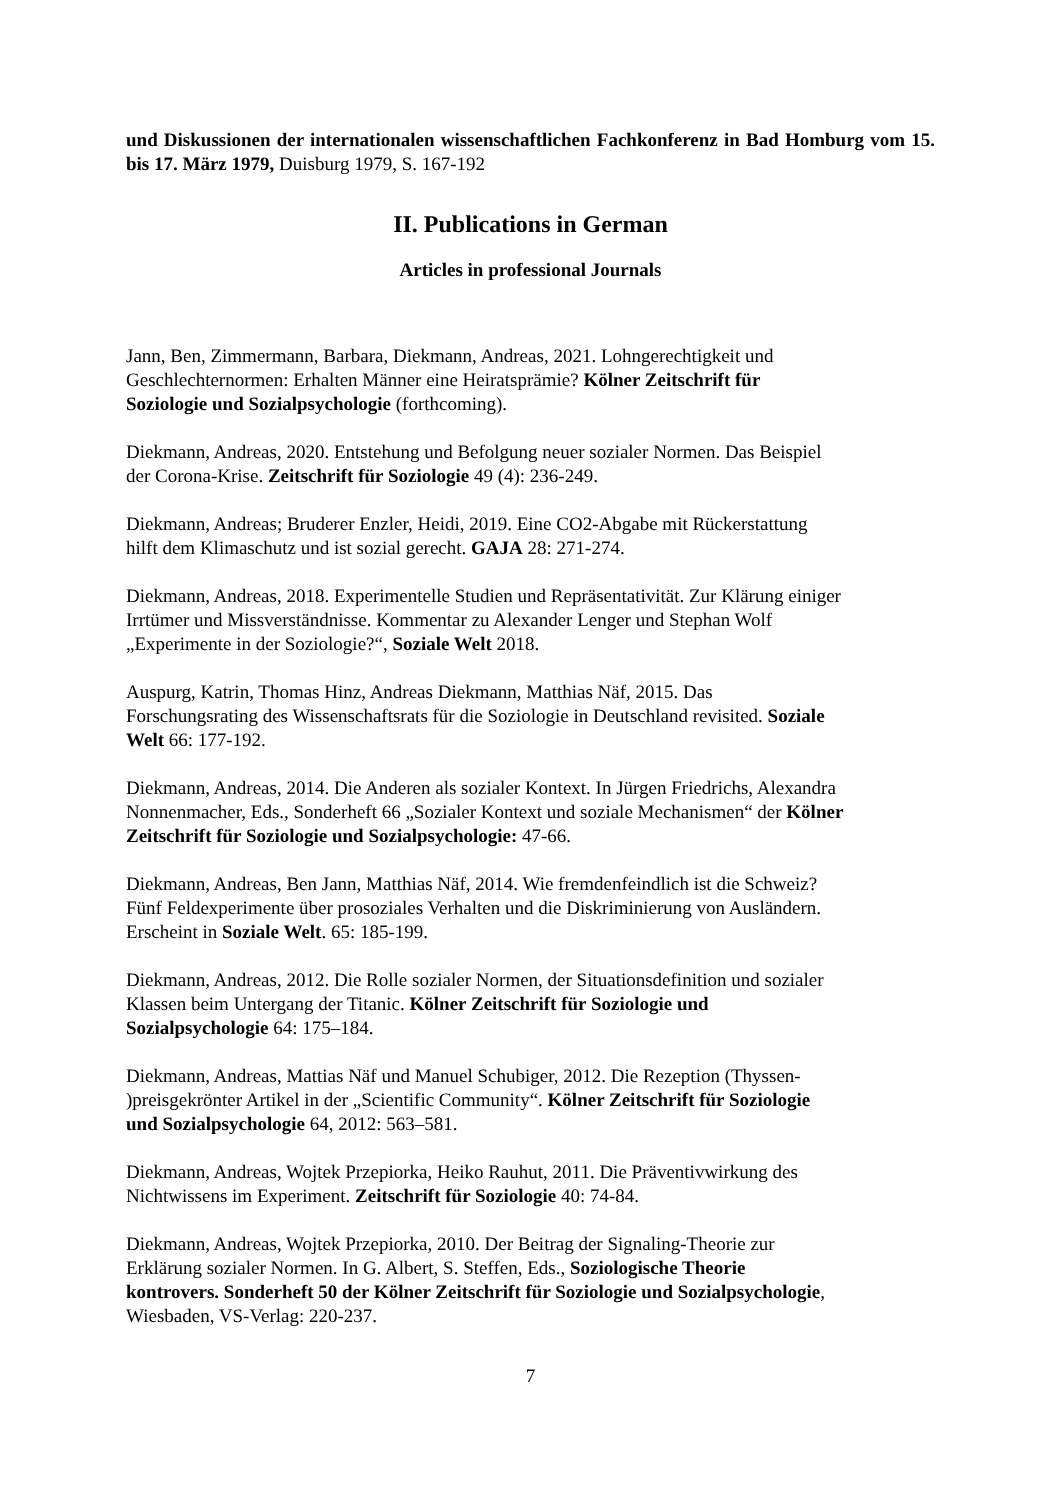und Diskussionen der internationalen wissenschaftlichen Fachkonferenz in Bad Homburg vom 15. bis 17. März 1979, Duisburg 1979, S. 167-192
II. Publications in German
Articles in professional Journals
Jann, Ben, Zimmermann, Barbara, Diekmann, Andreas, 2021. Lohngerechtigkeit und
Geschlechternormen: Erhalten Männer eine Heiratsprämie? Kölner Zeitschrift für
Soziologie und Sozialpsychologie (forthcoming).
Diekmann, Andreas, 2020. Entstehung und Befolgung neuer sozialer Normen. Das Beispiel
der Corona-Krise. Zeitschrift für Soziologie 49 (4): 236-249.
Diekmann, Andreas; Bruderer Enzler, Heidi, 2019. Eine CO2-Abgabe mit Rückerstattung
hilft dem Klimaschutz und ist sozial gerecht. GAJA 28: 271-274.
Diekmann, Andreas, 2018. Experimentelle Studien und Repräsentativität. Zur Klärung einiger
Irrtümer und Missverständnisse. Kommentar zu Alexander Lenger und Stephan Wolf
„Experimente in der Soziologie?“, Soziale Welt 2018.
Auspurg, Katrin, Thomas Hinz, Andreas Diekmann, Matthias Näf, 2015. Das
Forschungsrating des Wissenschaftsrats für die Soziologie in Deutschland revisited. Soziale
Welt 66: 177-192.
Diekmann, Andreas, 2014. Die Anderen als sozialer Kontext. In Jürgen Friedrichs, Alexandra
Nonnenmacher, Eds., Sonderheft 66 „Sozialer Kontext und soziale Mechanismen“ der Kölner
Zeitschrift für Soziologie und Sozialpsychologie: 47-66.
Diekmann, Andreas, Ben Jann, Matthias Näf, 2014. Wie fremdenfeindlich ist die Schweiz?
Fünf Feldexperimente über prosoziales Verhalten und die Diskriminierung von Ausländern.
Erscheint in Soziale Welt. 65: 185-199.
Diekmann, Andreas, 2012. Die Rolle sozialer Normen, der Situationsdefinition und sozialer
Klassen beim Untergang der Titanic. Kölner Zeitschrift für Soziologie und
Sozialpsychologie 64: 175–184.
Diekmann, Andreas, Mattias Näf und Manuel Schubiger, 2012. Die Rezeption (Thyssen-
)preisgekrönter Artikel in der „Scientific Community“. Kölner Zeitschrift für Soziologie
und Sozialpsychologie 64, 2012: 563–581.
Diekmann, Andreas, Wojtek Przepiorka, Heiko Rauhut, 2011. Die Präventivwirkung des
Nichtwissens im Experiment. Zeitschrift für Soziologie 40: 74-84.
Diekmann, Andreas, Wojtek Przepiorka, 2010. Der Beitrag der Signaling-Theorie zur
Erklärung sozialer Normen. In G. Albert, S. Steffen, Eds., Soziologische Theorie
kontrovers. Sonderheft 50 der Kölner Zeitschrift für Soziologie und Sozialpsychologie,
Wiesbaden, VS-Verlag: 220-237.
7